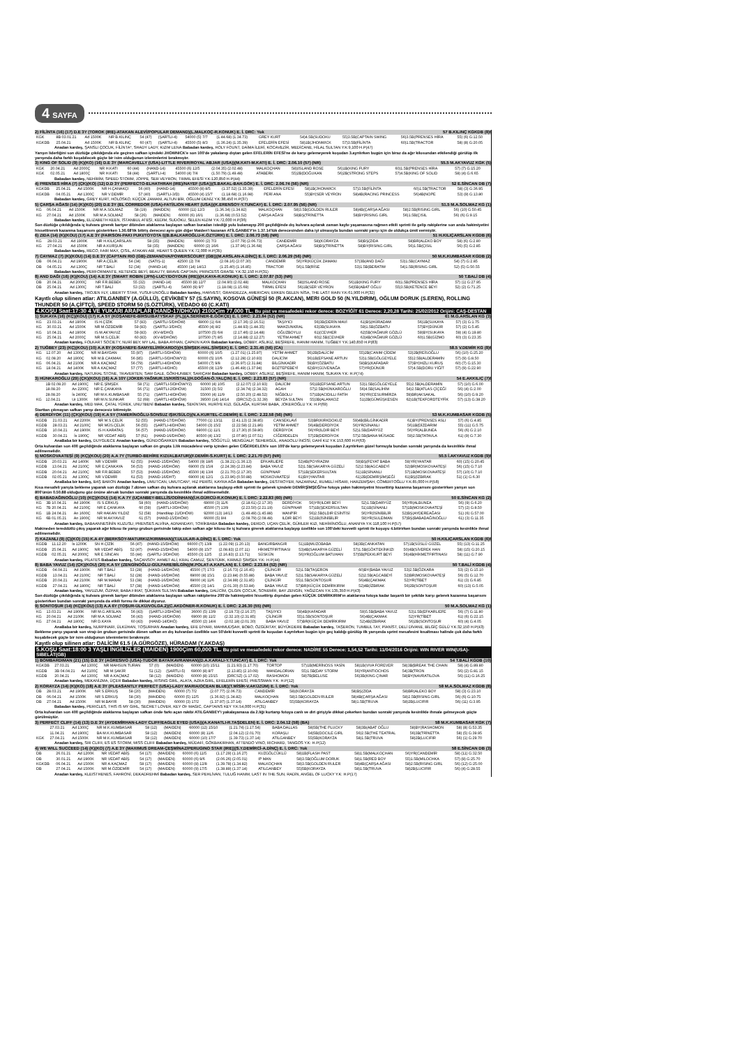4 SAYFA
2) FİLİNTA (16) (17) D.E 3Y (TOROK (IRE)-ATAKAN ALEVİ/POPULAR DEMAND)(L.MALKOÇ-R.KONUK) E. İ. DRC: Yok 57 B.KILINÇ KGKDB (8)t
| KGK | 8B 03.01.21 | Ad 1500K | NR B.KILINÇ | 54 (47) | (ŞARTLI-4) | 54000 (5) 7/7 | (1.44.68) (1.34.73) | GREY KURT | 54)4.5B(SUDOKU | 55)3.5B(CAPTAIN SWING | 56)3.5B(PRENSES HİRA | 55) (6) G:12.50 |
| KGKDB | 25.04.21 | Ad 1500K | NR B.KILINÇ | 60 (47) | (ŞARTLI-4) | 45500 (5) 8/3 | (1.36.24) (1.35.39) | EFELERİN EFESİ | 58)1B(JHONWICK | 57)3.5B(FİLİNTA | 60)1.5B(TRACTOR | 58) (8) G:20.05 |
Anadan kardeş, ŞANSLI ÇOCUK, FİLİNTA*, SHADY LADY, KIZIM LENA Babadan kardeş, HOLY FOUNT, DAİMA İLERİ, KOCAVEZİR, MEDİCANE, HİLAL SULTAN Y.K:9,100 H.P(47)
Yarışın liderliğini son düzlüğe çıkıldığında ele geçiren safkan içindeki JHOWNICK'e son 100'de yakalanıp dıştan gelen EFELERİN EFESİ'ne de karşı gelemeyerek koşudan 3.ayrılırken bugün için biraz da ağır kilosundan etkilendiği görülüp ilk yarışında daha farklı koşabilecek güçte bir isim olduğunun izlenimlerini bırakmıştır.
3) KING OF SOLID (9) (K)(KO) (16) D.E 3Y (MARCAVELLY (USA)-LITTLE RIVER/ROYAL ABJAR (USA))(M.KATI-M.KATI) E. İ. DRC: 2.06.10 (57) (NR) 55.5 M.AKYAVUZ KGK (5)
| KGK | 20.04.21 | Ad 2000Ç | NR H.KATI | 60 (44) | (HAND-14) | 45500 (6) 12/5 | (2.04.35) (2.02.48) | MALKOÇHAN | 58)(ISLAND ROSE | 56)1B(KING FURY | 60)1.5B(PRENSES HİRA | 57) (7) G:15.20 |
| KGK | 02.05.21 | Ad 1800Ç | NR H.KATI | 58 (44) | (ŞARTLI-4) | 54000 (4) 7/4 | (1.50.79) (1.49.48) | ATABERK | 55)2B(DOĞUKAN | 56)2B(STRONG STEPS | 57)4.5B(KING OF SOLID | 58) (4) G:6.65 |
Babadan kardeş, NEHİRİM, SPEED STORM, JOPPE, SER VEYRON, TIRMIL EFESİ Y.K:120,850 H.P(44)
4) PRENSES HİRA (7) (ÇK)(KO) (12) D.D 3Y (PERFECTO-ELHATHRAH (IRE)/NAYEF (USA))(S.BAKAL-BAH.GÖK) E. İ. DRC: 2.06.74 (56) (NR) 52 E.SİNCAN DB (7)
| KGKDB | 25.04.21 | Ad 1500K | NR H.ÇANAKÇI | 56 (40) | (HAND-14) | 45500 (8) 8/5 | (1.37.52) (1.35.39) | EFELERİN EFESİ | 58)1B(JHONWICK | 57)3.5B(FİLİNTA | 60)1.5B(TRACTOR | 58) (3) G:36.95 |
| KGKDB | 04.05.21 | Ad 1300Ç | NR V.DEMİR | 57 (40) | (ŞARTLI-3/D) | 45500 (4) 15/7 | (1.18.68) (1.16.98) | PERİ ANA | 55)BY(SER VEYRON | 58)4B(RACING PRINCESS | 56)4B(NOPE | 53) (9) G:13.80 |
Babadan kardeş, GREY KURT, HOLOSKO, KÜÇÜK ZAMANI, ALTUN BİR, OĞLUM DENİZ Y.K:38,450 H.P(37)
5) ÇARŞA AĞASI (14) (K)(KO) (20) D.E 3Y (EL CORREDOR (USA)-FATİ/LION HEART (USA))(K.ERENSOY-Y.TUNCAY) E. İ. DRC: 2.07.95 (56) (NR) 51.5 M.A.SOLMAZ KG (1)
| KG | 06.04.21 | Ad 1500K | NR M.A.SOLMAZ | 58 (19) | (MAIDEN) | 60000 (11) 12/3 | (1.36.34) (1.34.82) | MALKOÇHAN | 58)3.5B(GOLDEN RULER | 58)4B(ÇARŞA AĞASI | 58)2.5B(RISING GIRL | 56) (10) G:50.45 |
| KG | 27.04.21 | Ad 1500K | NR M.A.SOLMAZ | 58 (26) | (MAIDEN) | 60000 (6) 16/1 | (1.36.68) (0.53.52) | ÇARŞA AĞASI | 58)BŞ(TRİNETTA | 58)BY(RISING GIRL | 56)1.5B(ÇISIL | 56) (6) G:9.15 |
Babadan kardeş, ELIZABETH KEEN, İSTANBUL ATEŞİ, KEDİM, SUDOKU, SELEN KIZIM Y.K:72,000 H.P(36)
Son düzlüğe çıkıldığında iç kulvara girerek bariyer dibinden ataklarına başlayan safkan buradan istediği yolu bulamayıp 200 geçildiğinde dış kulvara açılarak zaman kaybı yaşamasına rağmen etkili sprinti ile gelip rakiplerine son anda hakimiyetini hissettirerek kazanma başarısını gösterirken 1.36.68'lik bitiriş derecesi aynı gün diğer Maiden'i kazanan ATİLGANBEY'in 1.37.14'lük derecesinden daha iyi olmasıyla bundan sonraki yarışı için de oldukça ümit vermiştir.
6) ZIDA (14) (K)(KOU) (17) A.E 3Y (FAIRSON-PAKI PUKI/TOYOTA I)(B.BALKAROĞLU-K.ÖZTÜRK) E. İ. DRC: 2.06.73 (58) (NR) 51 H.KILIÇARSLAN KGDB (6)
| KG | 28.03.21 | Ad 1900K | NR H.KILIÇARSLAN | 58 (35) | (MAIDEN) | 60000 (2) 7/3 | (2.07.79) (2.06.73) | CANDEMİR | 58)(KORAYZA | 58)BŞ(ZIDA | 58)BR(ALEKO BOY | 58) (6) G:2.80 |
| KG | 27.04.21 | Ad 1500K | NR A.KURŞUN | 58 (35) | (MAIDEN) | 60000 (2) 16/6 | (1.37.96) (1.36.68) | ÇARŞA AĞASI | 58)BŞ(TRİNETTA | 58)BY(RISING GIRL | 56)1.5B(ÇISIL | 56) (5) G:2.85 |
Babadan kardeş, RECO, FAIR MAX, ÇISIL, ATAKAN ABİ, HEARTS QUEEN Y.K:72,000 H.P(35)
7) CAYMAZ (7) (K)(KOU) (14) D.E 3Y (CAPTAIN RIO (GB)-ZEMANOVA/POWERSCOURT (GB))(M.ARSLAN-A.DİNÇ) E. İ. DRC: 2.06.29 (56) (NR) 50 M.K.KUMBASAR KGDB (2)
| DB | 06.04.21 | Ad 1900K | NR A.ÇELİK | 54 (34) | (SATIŞ-1) | 42500 (2) 7/4 | (2.08.16) (2.07.30) | CANDEMİR | 56)YR(KÜÇÜK ZAMANI | 57)3B(AND DAĞI | 53)1.5B(CAYMAZ | 54) (7) G:2.85 |
| DB | 04.05.21 | Ad 1300Ç | NR T.BALİ | 52 (34) | (HAND-14) | 45500 (14) 14/13 | (1.25.40) (1.16.85) | TRACTOR | 56)1.5B(RİSE | 53)1.5B(BERATIM | 54)1.5B(RISING GIRL | 52) (5) G:50.55 |
Babadan kardeş, PERFORMANTE, KETENCE BEYİ, BEAUTY, BRAVE CAPTAIN, PRINCESS GRASE Y.K:32,150 H.P(31)
8) AND DAĞI (16) (K)(KOU) (14) A.E 3Y (SMART ROBIN (JPN)-LUCY/DOYOUN (IRE))(H.KAYA-R.KONUK) E. İ. DRC: 2.07.87 (53) (NR) 50 T.BALİ DB (4)
| DB | 20.04.21 | Ad 2000Ç | NR F.R.BEBEK | 55 (32) | (HAND-14) | 45500 (8) 12/7 | (2.04.90) (2.02.48) | MALKOÇHAN | 58)(ISLAND ROSE | 56)1B(KING FURY | 60)1.5B(PRENSES HİRA | 57) (1) G:27.95 |
| DB | 25.04.21 | Ad 1300Ç | NR T.BALİ | 53 (32) | (ŞARTLI-4) | 54000 (9) 9/7 | (1.18.08) (1.15.69) | TIRMIL EFESİ | 56)1B(SER VEYRON | 54)5B(ABAT OĞLU | 55)3.5B(KETENCE BEYİ | 52) (2) G:71.25 |
Anadan kardeş, TROJEN FLY, LIBERTY STAR, YUSUFUNOĞLU Babadan kardeş, HARVEST, GRANDEZZA, AMERICAN, ERKEN GELEN NİSA, THE LAST RAIN Y.K:61,900 H.P(32)
Kayıtlı olup silinen atlar: ATILGANBEY (A.GÜLLÜ), ÇEVİKBEY 57 (S.SAYIN), KOSOVA GÜNEŞİ 50 (R.AKCAN), MERI GOLD 50 (N.YILDIRIM), OĞLUM DORUK (S.EREN), ROLLING THUNDER 50 (A.ÇİFTÇİ), SPEED STORM 50 (S.ÖZTÜRK), VEDADO 60 (C.KATI)
4.KOŞU Saat:17:30 4 VE YUKARI ARAPLAR (HAND-17/DHÖW) 2100Çim 77,000 TL. Bu pist ve mesafedeki rekor derece: BOZYİĞİT 61 Derece: 2,20,28 Tarihi: 25/02/2012 Orijini: CAŞ-DESTAN
1) SUKAYA (16) (KÇ)(KOU) (17) K.A 5Y (KOŞANEFE-BİRSU/BATYSKAF (PL))(A.SERİNER-E.GÖKÇE) E. İ. DRC: 2.23.84 (52) (NR) 61 M.G.ARSLAN KG (3)
| KG | 23.03.21 | Ad 1900K | IS H.ÇİZİK | 57 (83) | (ŞARTLI-5/DHÖW) | 69000 (1) 6/4 | (2.17.36) (2.16.51) | TAŞIYICI | 56)3B(DERİN MAVİ | 61)BŞ(HÜRADAM | 56)1B(SUKAYA | 57) (3) G:1.75 |
| KG | 30.03.21 | Ad 1500K | NR M.ÖZDEMİR | 59 (83) | (ŞARTLI-3/DHÖ) | 45500 (4) 8/2 | (1.44.93) (1.44.35) | MAHZUNKRAL | 63)3B(SUKAYA | 59)1.5B(ÖZBATU | 57)BY(DÜNÜR | 57) (2) G:5.45 |
| KG | 10.04.21 | Ad 1900K | IS M.AKYAVUZ | 59 (83) | (KV-8/DHÖ) | 107500 (5) 6/4 | (2.17.46) (2.14.48) | OĞUZBOYLU | 61)(CEVHER | 62)5B(YAĞMUR GÖZLÜ | 59)BY(SUKAYA | 59) (4) G:19.80 |
| KG | 25.04.21 | Ad 2000Ç | NR M.S.ÇELİK | 60 (83) | (KV-8/DHÖW) | 107500 (7) 8/5 | (2.14.88) (2.12.27) | YETİM AHMET | 60)2.5B(CEVHER | 63)4B(YAĞMUR GÖZLÜ | 60)1.5B(GİZMO | 60) (3) G:23.35 |
Anadan kardeş, FOLKART SOCIETY, NURİ BEY, MY LAL, BABA AYHAN, ÇAPKIN KAYA Babadan kardeş, DOBBY, ASLIKIZ, BEŞİREFE, HANIM HANIM, TUĞBEY Y.K:140,850 H.P(83)
2) TUĞBEY (23) (KÇ)(KOU) (10) A.A 8Y (KOŞANEFE-SAMYELİ/RİKARDO)(H.ŞİMŞEK-HAL.ŞİMŞEK) E. İ. DRC: 2.31.45 (56) (CA) 58.5 V.DEMİR KG (8)t
| KG | 12.07.20 | Ad 1300Ç | NR M.BAYDAN | 55 (87) | (ŞARTLI-5/DHÖW) | 60000 (6) 10/5 | (1.27.01) (1.25.97) | YETİM AHMET | 56)2B(DALİCİM | 55)2B(CANIM ÇİDEM | 53)2B(REİSOĞLU | 56) (10) G:25.20 |
| KG | 02.08.20 | Ad 1900Ç | NR M.B.ÇAKMAK | 56 (85) | (ŞARTLI-5/DHÖW/Y2) | 60000 (5) 10/6 | (2.12.28) (2.10.93) | DALİCİM | 56)1B(EFSANE ARTUN | 53)1.5B(GÖLGEYELE | 55)2.5B(ALDERAMİN | 57) (9) G:8.50 |
| KG | 06.04.21 | Ad 2100K | NR A.KAÇMAZ | 56 (79) | (ŞARTLI-4/DHÖW) | 54000 (7) 9/8 | (2.36.97) (2.31.84) | BİLGİNKADİR | 59)BY(ÖZBATU | 58)BŞ(KAFADAR | 57)BY(HIZLI KURUŞ | 60) (7) G:15.30 |
| KG | 18.04.21 | Ad 1400K | NR A.KAÇMAZ | 57 (77) | (ŞARTLI-4/DHÖ) | 45500 (9) 12/9 | (1.46.49) (1.37.94) | BOZTEPEBEYİ | 62)BY(GÜVENAĞA | 57)YR(DÜNÜR | 57)4.5B(DORU YİĞİT | 57) (9) G:22.90 |
Anadan kardeş, NATURAL STONE, TRAVERTEN, SAM GALE, GÖKHUNBEY, SARIÇAM Babadan kardeş, DOBBY, ASLIKIZ, BEŞİREFE, HANIM HANIM, SUKAYA Y.K: H.P(74)
3) HÜNKAROĞLU (29) (ÇK)(KOU) (16) A.A 10Y (JOKER-YAĞMUR.15/KRİSTAL)(H.DOĞAN-Ö.YALÇIN) E. İ. DRC: 2.23.83 (57) (NR) 54 E.AKKILIÇ (7)t
| | 1B 02.08.20 | Ad 1900Ç | NR E.ŞİMŞEK | 58 (71) | (ŞARTLI-5/DHÖW/Y2) | 60000 (4) 10/5 | (2.12.07) (2.10.93) | DALİCİM | 56)1B(EFSANE ARTUN | 53)1.5B(GÖLGEYELE | 55)2.5B(ALDERAMİN | 57) (10) G:6.00 |
| | 18.08.20 | An 2200Ç | NR E.ÇANKAYA | 56 (71) | (ŞARTLI-2/DHÖW) | 31500 (3) 5/2 | (2.34.74) (2.34.32) | AGAH | 57)2.5B(HÜNKAROĞLU | 56)4.5B(SALİHİM | 54)2.5B(ATLAS ÇİÇEĞİ | 56) (4) G:2.00 |
| | 28.08.20 | İs 2400Ç | NR M.K.KUMBASAR | 55 (71) | (ŞARTLI-4/DHÖW) | 55000 (4) 11/9 | (2.50.20) (2.48.52) | NİĞBOLU | 57)1B(ACIDILLI FATİH | 56)YR(CESURMİRZA | 59)BR(AKSAKAL | 56) (10) G:9.20 |
| KG | 12.04.21 | Ur 1300K | NR M.N.SUNKAR | 52 (69) | (ŞARTLI-4/DHÖW) | 39500 (14) 14/14 | (DRCSZ) (1.32.39) | BEYZA SULTAN | 55)3B(ALANKOZ | 51)2B(GÜMÜŞKESEN | 62)1B(TEKFORDTEYFİK | 57) (13) G:38.20 |
Anadan kardeş, MED MAK, ÇATAL YÜREK, UNUTBENİ Babadan kardeş, SEKİNTAN, HURİYE KIZI, GÜLAĞA, KURTAR BABA, JOKEROĞLU Y.K: H.P(69)
Starttan çıkmayan safkan yarışı derecesiz bitirmiştir.
4) DERDİYOK (11) (ÇK)(KOU) (19) K.A 5Y (TAMERİNOĞLU-SONSUZ IŞIK/SÜLO)(N.A.KURTEL-C.DEMİR) E. İ. DRC: 2.22.58 (56) (NR) 53 M.K.KUMBASAR KGDB (5)
| KGDB | 21.03.21 | Ad 2200K | NR M.S.ÇELİK | 52 (55) | (HAND-17/DHÖW) | 77000 (1) 13/11 | (2.41.13) (2.38.85) | CANSEKLAVİ | 53)BR(KIRKDOKUZ | 59)4B(BİLGİNKADİR | 61)BY(PRENSES ASLI | 57) (6) G:4.85 |
| KGDB | 28.03.21 | Ad 2100Ç | NR MÜS.ÇELİK | 56 (55) | (ŞARTLI-4/DHÖW) | 54000 (3) 15/2 | (2.22.58) (2.21.86) | YETİM AHMET | 56)4B(DERDİYOK | 56)YR(SİNANLI | 56)1B(DİZDARIM | 55) (11) G:5.75 |
| KGDB | 10.04.21 | Ad 1900K | IS H.KARATAŞ | 56 (57) | (HAND-16/DHÖW) | 69000 (1) 11/1 | (2.17.30) (0.59.80) | DERDİYOK | 56)YR(ILDIR BEYİ | 52)1.5B(DARYÜZ | 56)YR(ALBUNEA | 56) (6) G:2.10 |
| KGDB | 30.04.21 | İs 1900Ç | NR VEDAT ABİŞ | 57 (61) | (HAND-16/DHÖW) | 80500 (4) 13/2 | (2.07.80) (2.07.51) | CİĞERDELEN | 57)2B(DERDİYOK | 57)2.5B(BANA MÜSADE | 59)2.5B(TATAVLA | 61) (9) G:7.30 |
AnaBaba bir kardeş, DUYGUECE Anadan kardeş, GÜNDOĞARKEN Babadan kardeş, SÖĞÜTLÜ, MENGÜALP, SEHERGÜL, ANADOLU İNCİSİ, DAHİ KIZ Y.K:153,600 H.P(63)
Orta kulvardan son 400 geçildiğinde ataklarına başlayan safkan ön grupta 1.lik mücadelesi verip içinden gelen CİĞERDELEN'e son 100'de karşı gelemeyerek koşudan 2.ayrılırken güzel formuyla bundan sonraki yarışında da kesinlikle ihmal edilmemelidir.
5) MOSKOVAATEŞİ (9) (KÇ)(KOU) (20) A.A 7Y (TURBO-BEHİRE KIZI/ALBATUR)(F.DEMİR-S.KURT) E. İ. DRC: 2.21.70 (57) (NR) 50.5 İ.AKYAVUZ KGDB (9)t
| KGDB | 20.03.21 | Ad 1400K | NR V.DEMİR | 62 (55) | (HAND-15/DHÖW) | 54000 (9) 18/6 | (1.38.21) (1.36.13) | EFKARLIEFE | 52)4B(POYRAZIM | 59)BŞ(FEYAT BABA | 59)YR(YANTAR | 60) (15) G:20.45 |
| KGDB | 13.04.21 | Ad 2100Ç | NR E.ÇANKAYA | 56 (53) | (HAND-16/DHÖW) | 69000 (5) 15/4 | (2.24.39) (2.23.84) | BABA YAVUZ | 52)1.5B(SAKARYA GÜZELİ | 52)2.5B(AGCABEYİ | 52)BR(MOSKOVAATEŞİ | 56) (15) G:7.10 |
| KGDB | 20.04.21 | Ad 2100Ç | NR F.R.BEBEK | 57 (53) | (HAND-15/DHÖW) | 45500 (4) 13/4 | (2.21.70) (2.17.30) | GÜNPINAR | 57)1B(ŞEKERSULTAN | 51)1B(SİNANLI | 57)1B(MOSKOVAATEŞİ | 57) (10) G:7.10 |
| KGDB | 02.05.21 | Ad 1300Ç | NR V.DEMİR | 61 (53) | (HAND-16/DHT) | 69000 (4) 12/1 | (1.23.96) (0.50.88) | MOSKOVAATEŞİ | 61)BY(YANTAR | 61)2B(DEMİRŞİMŞEĞİ | 61)BŞ(İZBIRAK | 51) (1) G:6.30 |
AnaBaba bir kardeş, BAŞ BARON Anadan kardeş, UMUTCAN, UMUTCAN*, HIZ PERİSİ, KAYRA AĞA Babadan kardeş, DESTROYER, NAZARNAZ, RUMELİ HİSARI, HARZEMŞAH, CÖMERTOĞLU Y.K:85,000 H.P(58)
Kısa mesafeli yarışta bekleme yaparak son düzlüğü 7.dönen safkan dış kulvara açılarak ataklarına başlayıp etkili sprinti ile gelerek içindeki DEMİRŞİMŞEĞİ'ne fotoya yakın hakimiyetini hissettirip kazanma başarısını gösterirken yarışın son 800'ünün 0.50.88 olduğunu göz önüne alırsak bundan sonraki yarışında da kesinlikle ihmal edilmemelidir.
6) BABADAĞINOĞLU (10) (KÇ)(KOU) (14) K.A 7Y (UÇANBEY-BELLİS/ODİNHAN)(İ.H.GÜRCÜ-R.KONUK) E. İ. DRC: 2.22.83 (60) (NR) 50 E.SİNCAN KG (2)
| KG | 3B 10.04.21 | Ad 1900K | IS S.ERKUŞ | 58 (60) | (HAND-16/DHÖW) | 69000 (3) 11/6 | (2.18.61) (2.17.30) | DERDİYOK | 56)YR(ILDIR BEYİ | 52)1.5B(DARYÜZ | 56)YR(ALBUNEA | 56) (9) G:6.20 |
| KG | 7B 20.04.21 | Ad 2100Ç | NR E.ÇANKAYA | 60 (59) | (ŞARTLI-3/DHÖW) | 45500 (7) 13/9 | (2.23.50) (2.21.19) | GÜNPINAR | 57)1B(ŞEKERSULTAN | 51)1B(SİNANLI | 57)1B(MOSKOVAATEŞİ | 57) (2) G:8.50 |
| KG | 1B 24.04.21 | An 1600Ç | NR HAKAN YILDIZ | 52 (58) | (Handikap 21/DHÖW) | 92000 (13) 14/13 | (1.49.49) (1.45.88) | WANPİR | 56)2.5B(ILDIR ESİNTİSİ | 56)YR(İSİNİBİLİR | 52)BŞ(AYDEREAĞASI | 51) (6) G:57.00 |
| KG | 6B 01.05.21 | An 1900Ç | NR M.AKYAVUZ | 61 (57) | (HAND-15/DHÖW) | 66000 (5) 9/4 | (2.08.79) (2.08.48) | ILDIR BEYİ | 52)1B(İSİNİBİLİR | 59)YR(SULEIMAN | 57)BŞ(BABADAĞINOĞLU | 61) (3) G:11.35 |
Anadan kardeş, BABAANNESİNİN KUZUSU, PRENSES ALVİNA, ADNANDAYI, TORİKBABA Babadan kardeş, DERDO, UÇAN ÇELİK, GÜRLER KIZI, NEHİRİNOĞLU, ANANIYA Y.K:118,100 H.P(57)
Makineden tereddütlü çıkış yaparak ağır kilosu ile yarışı grubun gerisinde takip eden safkan ağır kilosu ile iç kulvara girerek ataklarına başlayıp özellikle son 100'deki kuvvetli sprinti ile koşuyu 4.bitirirken bundan sonraki yarışında kesinlikle ihmal edilmemelidir.
7) KAZANLI (9) (Ç)(KO) (15) K.A 4Y (BERKSOY-MATURKIZ/KIRIMHAN)(T.ULULAR-A.DİNÇ) E. İ. DRC: Yok 50 H.KILIÇARSLAN KGDB (6)t
| KGDB | 11.12.20 | İs 1200K | SN H.ÇİZİK | 56 (47) | (HAND-15/DHÖW) | 66000 (7) 13/8 | (1.22.09) (1.20.13) | BANGIRBANGIR | 51)1B(MUZOBABA | 58)3B(CANKATAN | 57)1B(SÜSLÜ GÜZEL | 55) (13) G:11.25 |
| KGDB | 25.04.21 | Ad 1900Ç | NR VEDAT ABİŞ | 52 (47) | (HAND-15/DHÖW) | 54000 (9) 15/7 | (2.08.83) (2.07.11) | HİKMETFIRTINASI | 53)4B(SAKARYA GÜZELİ | 57)1.5B(GÖKTEKİNKIZI | 50)4B(SİVEREK HAN | 58) (15) G:20.15 |
| KGDB | 02.05.21 | Ad 2000Ç | NR E.SİNCAN | 55 (44) | (ŞARTLI-3/DHÖW) | 45500 (3) 12/5 | (2.16.83) (2.13.71) | SÜSKÜN | 56)YR(OĞLUM BATUHAN | 57)5B(PEKKURT BEYİ | 56)4B(HİKMETFIRTINASI | 58) (11) G:7.90 |
Anadan kardeş, PİLATES Babadan kardeş, SAÇANSOY, AHMET ALİ, KRAL CAMUZ, ŞENTÜRK, KIRMIZI ŞİMŞEK Y.K: H.P(44)
8) BABA YAVUZ (14) (ÇK)(KOU) (20) K.A 5Y (ZENGİNOĞLU-GÜLPARE/BİLGİN)(M.POLAT-A.KAPLAN) E. İ. DRC: 2.23.84 (52) (NR) 50 T.BALİ KGDB (4)
| KGDB | 04.04.21 | Ad 1900K | NR T.BALİ | 53 (28) | (HAND-14/DHÖW) | 45500 (7) 17/3 | (2.16.73) (2.16.45) | ÇİLİNGİR | 52)1.5B(TAŞERON | 60)BY(BABA YAVUZ | 53)2.5B(ÖZKARA | 53) (2) G:15.10 |
| KGDB | 13.04.21 | Ad 2100Ç | NR T.BALİ | 52 (28) | (HAND-16/DHÖW) | 69000 (8) 15/1 | (2.23.84) (0.55.88) | BABA YAVUZ | 52)1.5B(SAKARYA GÜZELİ | 52)2.5B(AGCABEYİ | 52)BR(MOSKOVAATEŞİ | 56) (5) G:12.70 |
| KGDB | 20.04.21 | Ad 2100K | NR M.MANAV | 53 (38) | (HAND-16/DHÖW) | 69000 (4) 11/6 | (2.34.99) (2.31.85) | ÇİLİNGİR | 55)1.5B(SONTOŞUR | 56)4B(ÇAKMAK | 52)YR(TİBET | 61) (3) G:6.85 |
| KGDB | 27.04.21 | Ad 1800Ç | NR T.BALİ | 57 (38) | (HAND-14/DHÖW) | 45500 (3) 14/1 | (2.01.30) (0.53.84) | BABA YAVUZ | 57)BR(KÜÇÜK DEMİRKIRIM | 52)4B(İZBIRAK | 56)2B(SONTOŞUR | 60) (13) G:5.05 |
Anadan kardeş, YAVUZUM, ÖZPAR, BABA FIRAT, ŞÜKRAN SULTAN Babadan kardeş, DALİCİM, ÇILGIN ÇOCUK, SONEMİR, BAY ZENGİN, YAĞIZCAN Y.K:135,350 H.P(43)
Son düzlüğe çıkıldığında iç kulvara girerek bariyer dibinden ataklarına başlayan safkan rakiplerine 200'de hakimiyetini hissettirip dışından gelen KÜÇÜK DEMİRKIRIM'ın ataklarına fotoya kadar başarılı bir şekilde karşı gelerek kazanma başarısını gösterirken bundan sonraki yarışında da etkili formu ile dikkat diyoruz.
9) SONTOŞUR (14) (KÇ)(KOU) (13) A.A 6Y (TOŞUR-ÜLKÜ/VOLGA.2)(C.AKDÖNER-R.KONUK) E. İ. DRC: 2.26.30 (55) (NR) 50 M.A.SOLMAZ KG (1)
| KG | 13.03.21 | Ad 1900K | NR M.G.ARSLAN | 56 (43) | (ŞARTLI-2/DHÖW) | 36000 (5) 13/9 | (2.19.73) (2.16.37) | TAŞIYICI | 59)4B(KAFADAR | 59)5.5B(BABA YAVUZ | 53)1.5B(EFKARLIEFE | 56) (7) G:11.80 |
| KG | 20.04.21 | Ad 2100K | NR M.A.SOLMAZ | 56 (43) | (HAND-16/DHÖW) | 69000 (8) 11/2 | (2.32.10) (2.31.85) | ÇİLİNGİR | 55)1.5B(SONTOŞUR | 56)4B(ÇAKMAK | 52)YR(TİBET | 61) (6) G:22.15 |
| KG | 27.04.21 | Ad 1800Ç | NR D.KAYA | 60 (43) | (HAND-14/DHÖ) | 45500 (2) 14/4 | (2.02.18) (2.01.30) | BABA YAVUZ | 57)BR(KÜÇÜK DEMİRKIRIM | 52)4B(İZBIRAK | 56)2B(SONTOŞUR | 60) (4) G:4.05 |
AnaBaba bir kardeş, NURPINARI, ÜLKÜHAN, TOŞURHAN Anadan kardeş, EFE DİYARI, MAHMUDŞAH, BOBO, ÖZGÜRTAY, BÜYÜKDERE Babadan kardeş, TAŞERON, TUMBUL TAY, PİANİST, DELİ DİVANE, BİLGİÇ GÜLÜ Y.K:32,150 H.P(43)
Bekleme yarışı yaparak son virajı ön grubun gerisinde dönen safkan en dış kulvardan özellikle son 50'deki kuvvetli sprinti ile koşudan 4.ayrılırken bugün için geç kaldığı görülüp ilk yarışında sprint mesafesini kısaltması halinde çok daha farklı koşabilecek güçte bir isim olduğunun izlenimlerini bırakmıştır.
Kayıtlı olup silinen atlar: DALİCİM 61.5 (A.GÜRGÖZE), HÜRADAM (Y.AKDAŞ)
5.KOŞU Saat:18:00 3 YAŞLI İNGİLİZLER (MAIDEN) 1900Çim 60,000 TL. Bu pist ve mesafedeki rekor derece: NADİRE 55 Derece: 1,54,52 Tarihi: 11/04/2016 Orijini: WIN RIVER WIN(USA)-SIBELAT(GB)
1) BOMBARDIMAN (21) (15) D.E 3Y (AGRESIVO (USA)-TUDOR BAYA/KAVRANHAN)(D.A.KARALI-Y.TUNCAY) E. İ. DRC: Yok 54 T.BALİ KGDB (10)
| KGKDB | 27.03.21 | Ad 1300Ç | NR MAHSUN TURAN | 57 (0) | (MAIDEN) | 60000 (10) 15/11 | (1.21.93) (1.17.70) | TORTOP | 57)1B(MERİNOSS YASİN | 58)1B(VIVA FOREVER | 58)3B(BREAK THE CHAIN | 58) (4) G:89.80 |
| KGDB | 3B 04.04.21 | Ad 2100Ç | NR M.ŞAKİR | 51 (12) | (ŞARTLI-5) | 69000 (8) 8/7 | (2.13.85) (2.10.09) | MANDALORIAN | 55)1.5B(DAY STORM | 56)YR(ANTIOCHOS | 54)3B(TRON | 56) (2) G:81.15 |
| KGDB | 20.04.21 | Ad 1300Ç | NR A.KAÇMAZ | 58 (12) | (MAIDEN) | 60000 (8) 15/15 | (DRCSZ) (1.17.02) | RASHOMON | 58)7B(BELUSE | 56)3B(KING ÇINAR | 58)BY(NAVRATILOVA | 56) (11) G:16.25 |
Anadan kardeş, MEKANİZMA, ÜÇER Babadan kardeş, RISING GIRL, ALATA, AZRA GIRL, EFELERİN EFESİ, PRESSMAN Y.K: H.P(12)
2) KORAYZA (14) (K)(KO) (18) A.E 3Y (PLEASANTLY PERFECT (USA)-LADY MARIA/OCEAN BLUE)(T.MİSİR-V.AKÜZÜM) E. İ. DRC: Yok 58 M.A.SOLMAZ KGDB (8)
| DB | 28.03.21 | Ad 1900K | NR S.ERKUŞ | 58 (20) | (MAIDEN) | 60000 (7) 7/2 | (2.07.77) (2.06.73) | CANDEMİR | 58)(KORAYZA | 58)BŞ(ZIDA | 58)BR(ALEKO BOY | 58) (3) G:23.10 |
| DB | 06.04.21 | Ad 1500K | NR S.ERKUŞ | 58 (30) | (MAIDEN) | 60000 (5) 12/5 | (1.36.92) (1.34.82) | MALKOÇHAN | 58)3.5B(GOLDEN RULER | 58)4B(ÇARŞA AĞASI | 58)2.5B(RISING GIRL | 56) (6) G:10.75 |
| DB | 27.04.21 | Ad 1500K | NR M.BAYIR | 58 (30) | (MAIDEN) | 60000 (3) 17/2 | (1.37.97) (1.37.14) | ATILGANBEY | 55)5B(KORAYZA | 58)1.5B(TRUVA | 58)2B(LUCIFIR | 56) (11) G:3.95 |
Babadan kardeş, PERICLES, THIS IS MY GIRL, SECRET LOVER, KEY OF MAGIC, CAPTAINS KEY Y.K:54,000 H.P(31)
Orta kulvardan son 400 geçildiğinde ataklarına başlayan safkan önde farkı açan rakibi ATILGANBEY'i yakalayamasa da 2.liği kurtarıp fotoya canlı ve diri girişiyle dikkat çekerken bundan sonraki yarışında kesinlikle ihmale gelmeyecek güçte görülmüştür.
3) PERFECT CLIFF (14) (13) D.E 3Y (AYDEMİRHAN-LADY CLIFF/EAGLE EYED (USA))(A.KANATLI-R.TAŞDELEN) E. İ. DRC: 2.04.12 (58) (BA) 58 M.K.KUMBASAR KGK (7)
| | 27.03.21 | Ad 1300Ç | NR M.K.KUMBASAR | 58 (12) | (MAIDEN) | 60000 (12) 15/10 | (1.21.74) (1.17.54) | BABA DALLAS | 58)5B(THE PLUCKY | 58)3B(ABAT OĞLU | 58)BY(RASHOMON | 58) (8) G:53.35 |
| | 11.04.21 | Ad 1900Ç | BA M.K.KUMBASAR | 58 (12) | (MAIDEN) | 60000 (8) 11/6 | (2.04.12) (2.01.70) | KORAŞLI | 54)5B(DOCILE GIRL | 56)2.5B(THE TEATRAL | 56)3B(TRİNETTA | 58) (5) G:39.95 |
| KGK | 27.04.21 | Ad 1500K | NR M.K.KUMBASAR | 58 (12) | (MAIDEN) | 60000 (10) 17/7 | (1.39.73) (1.37.14) | ATILGANBEY | 55)5B(KORAYZA | 58)1.5B(TRUVA | 58)2B(LUCIFIR | 56) (1) G:29.70 |
Anadan kardeş, SIR CLIFF, ES ES STORM, MISS CLIFF Babadan kardeş, MÜDAFİ, GÖKBAKIRHAN, ATTENDO VINO, RICHARD, TANGOS Y.K: H.P(12)
4) WE WILL SUCCEED (14) (K)(KO) (7) A.E 3Y (MAXIMUS DREAM-ÇEŞMİNAZ/PERUGINO STAR (IRE))(S.Y.DEMİRCİ-A.DİNÇ) E. İ. DRC: Yok 58 E.SİNCAN DB (3)
| DB | 26.01.21 | Ad 1200K | NR VEDAT ABİŞ | 54 (17) | (MAIDEN) | 60000 (6) 11/5 | (1.17.29) (1.16.27) | KUZGÖLCÜKLÜ | 58)1B(FLASH PAST | 58)1.5B(MALKOÇHAN | 56)YR(CANDEMİR | 58) (11) G:32.50 |
| DB | 30.01.21 | Ad 1900K | NR VEDAT ABİŞ | 54 (17) | (MAIDEN) | 60000 (6) 9/6 | (2.06.26) (2.05.01) | IP MAN | 58)3.5B(OĞLUM DORUK | 58)1.5B(RED BOY | 55)1.5B(MILOCHKA | 57) (8) G:25.70 |
| KGKDB | 06.04.21 | Ad 1500K | NR A.KAÇMAZ | 58 (17) | (MAIDEN) | 60000 (8) 12/8 | (1.39.78) (1.34.82) | MALKOÇHAN | 58)3.5B(GOLDEN RULER | 58)4B(ÇARŞA AĞASI | 58)2.5B(RISING GIRL | 56) (12) G:25.00 |
| DB | 27.04.21 | Ad 1500K | NR M.ÖZDEMİR | 54 (17) | (MAIDEN) | 60000 (9) 17/5 | (1.38.89) (1.37.14) | ATILGANBEY | 55)5B(KORAYZA | 58)1.5B(TRUVA | 58)2B(LUCIFIR | 56) (4) G:28.55 |
Anadan kardeş, KLEISTHENES, FAHRONİ, DEKADREHMİ Babadan kardeş, SER PEHLİVAN, TULUĞ HANIM, LAST IN THE SUN, RADİN, ANGEL OF LUCKY Y.K: H.P(17)